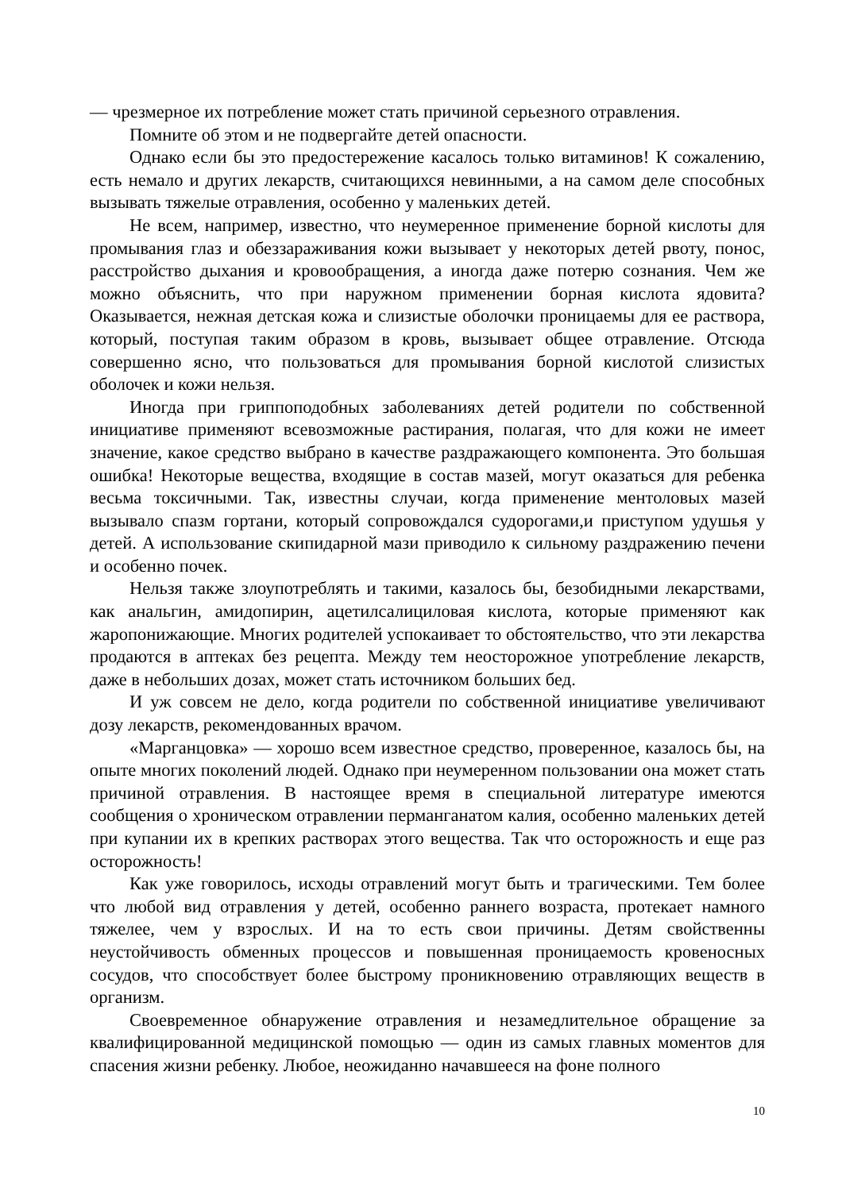— чрезмерное их потребление может стать причиной серьезного отравления.
Помните об этом и не подвергайте детей опасности.
Однако если бы это предостережение касалось только витаминов! К сожалению, есть немало и других лекарств, считающихся невинными, а на самом деле способных вызывать тяжелые отравления, особенно у маленьких детей.
Не всем, например, известно, что неумеренное применение борной кислоты для промывания глаз и обеззараживания кожи вызывает у некоторых детей рвоту, понос, расстройство дыхания и кровообращения, а иногда даже потерю сознания. Чем же можно объяснить, что при наружном применении борная кислота ядовита? Оказывается, нежная детская кожа и слизистые оболочки проницаемы для ее раствора, который, поступая таким образом в кровь, вызывает общее отравление. Отсюда совершенно ясно, что пользоваться для промывания борной кислотой слизистых оболочек и кожи нельзя.
Иногда при гриппоподобных заболеваниях детей родители по собственной инициативе применяют всевозможные растирания, полагая, что для кожи не имеет значение, какое средство выбрано в качестве раздражающего компонента. Это большая ошибка! Некоторые вещества, входящие в состав мазей, могут оказаться для ребенка весьма токсичными. Так, известны случаи, когда применение ментоловых мазей вызывало спазм гортани, который сопровождался судорогами,и приступом удушья у детей. А использование скипидарной мази приводило к сильному раздражению печени и особенно почек.
Нельзя также злоупотреблять и такими, казалось бы, безобидными лекарствами, как анальгин, амидопирин, ацетилсалициловая кислота, которые применяют как жаропонижающие. Многих родителей успокаивает то обстоятельство, что эти лекарства продаются в аптеках без рецепта. Между тем неосторожное употребление лекарств, даже в небольших дозах, может стать источником больших бед.
И уж совсем не дело, когда родители по собственной инициативе увеличивают дозу лекарств, рекомендованных врачом.
«Марганцовка» — хорошо всем известное средство, проверенное, казалось бы, на опыте многих поколений людей. Однако при неумеренном пользовании она может стать причиной отравления. В настоящее время в специальной литературе имеются сообщения о хроническом отравлении перманганатом калия, особенно маленьких детей при купании их в крепких растворах этого вещества. Так что осторожность и еще раз осторожность!
Как уже говорилось, исходы отравлений могут быть и трагическими. Тем более что любой вид отравления у детей, особенно раннего возраста, протекает намного тяжелее, чем у взрослых. И на то есть свои причины. Детям свойственны неустойчивость обменных процессов и повышенная проницаемость кровеносных сосудов, что способствует более быстрому проникновению отравляющих веществ в организм.
Своевременное обнаружение отравления и незамедлительное обращение за квалифицированной медицинской помощью — один из самых главных моментов для спасения жизни ребенку. Любое, неожиданно начавшееся на фоне полного
10